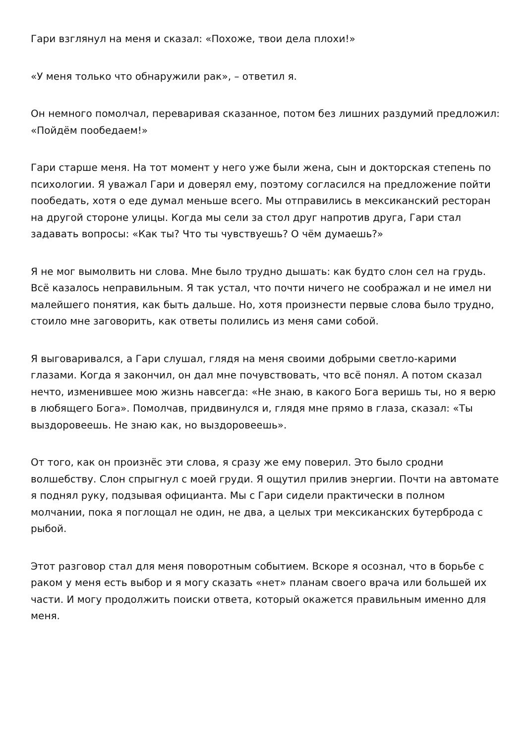Гари взглянул на меня и сказал: «Похоже, твои дела плохи!»
«У меня только что обнаружили рак», – ответил я.
Он немного помолчал, переваривая сказанное, потом без лишних раздумий предложил: «Пойдём пообедаем!»
Гари старше меня. На тот момент у него уже были жена, сын и докторская степень по психологии. Я уважал Гари и доверял ему, поэтому согласился на предложение пойти пообедать, хотя о еде думал меньше всего. Мы отправились в мексиканский ресторан на другой стороне улицы. Когда мы сели за стол друг напротив друга, Гари стал задавать вопросы: «Как ты? Что ты чувствуешь? О чём думаешь?»
Я не мог вымолвить ни слова. Мне было трудно дышать: как будто слон сел на грудь. Всё казалось неправильным. Я так устал, что почти ничего не соображал и не имел ни малейшего понятия, как быть дальше. Но, хотя произнести первые слова было трудно, стоило мне заговорить, как ответы полились из меня сами собой.
Я выговаривался, а Гари слушал, глядя на меня своими добрыми светло-карими глазами. Когда я закончил, он дал мне почувствовать, что всё понял. А потом сказал нечто, изменившее мою жизнь навсегда: «Не знаю, в какого Бога веришь ты, но я верю в любящего Бога». Помолчав, придвинулся и, глядя мне прямо в глаза, сказал: «Ты выздоровеешь. Не знаю как, но выздоровеешь».
От того, как он произнёс эти слова, я сразу же ему поверил. Это было сродни волшебству. Слон спрыгнул с моей груди. Я ощутил прилив энергии. Почти на автомате я поднял руку, подзывая официанта. Мы с Гари сидели практически в полном молчании, пока я поглощал не один, не два, а целых три мексиканских бутерброда с рыбой.
Этот разговор стал для меня поворотным событием. Вскоре я осознал, что в борьбе с раком у меня есть выбор и я могу сказать «нет» планам своего врача или большей их части. И могу продолжить поиски ответа, который окажется правильным именно для меня.